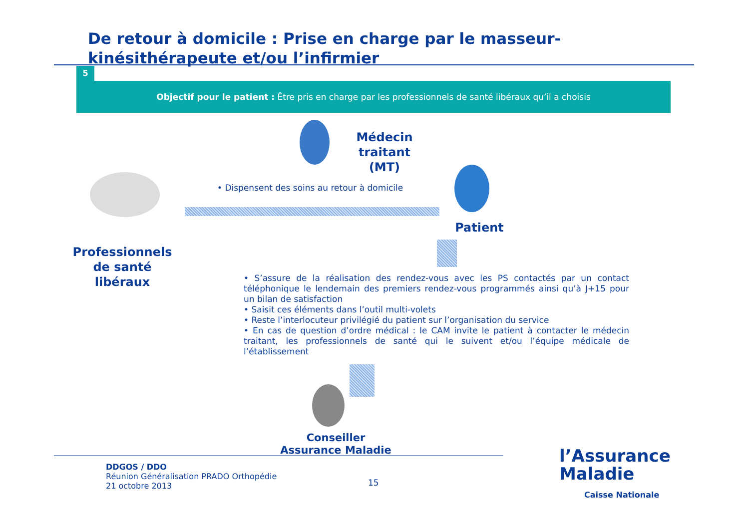De retour à domicile : Prise en charge par le masseur-kinésithérapeute et/ou l’infirmier
5
Objectif pour le patient : Être pris en charge par les professionnels de santé libéraux qu’il a choisis
Médecin traitant (MT)
• Dispensent des soins au retour à domicile
Patient
Professionnels de santé libéraux
• S’assure de la réalisation des rendez-vous avec les PS contactés par un contact téléphonique le lendemain des premiers rendez-vous programmés ainsi qu’à J+15 pour un bilan de satisfaction
• Saisit ces éléments dans l’outil multi-volets
• Reste l’interlocuteur privilégié du patient sur l’organisation du service
• En cas de question d’ordre médical : le CAM invite le patient à contacter le médecin traitant, les professionnels de santé qui le suivent et/ou l’équipe médicale de l’établissement
Conseiller Assurance Maladie
DDGOS / DDO
Réunion Généralisation PRADO Orthopédie
21 octobre 2013
15
l’Assurance
Maladie
Caisse Nationale